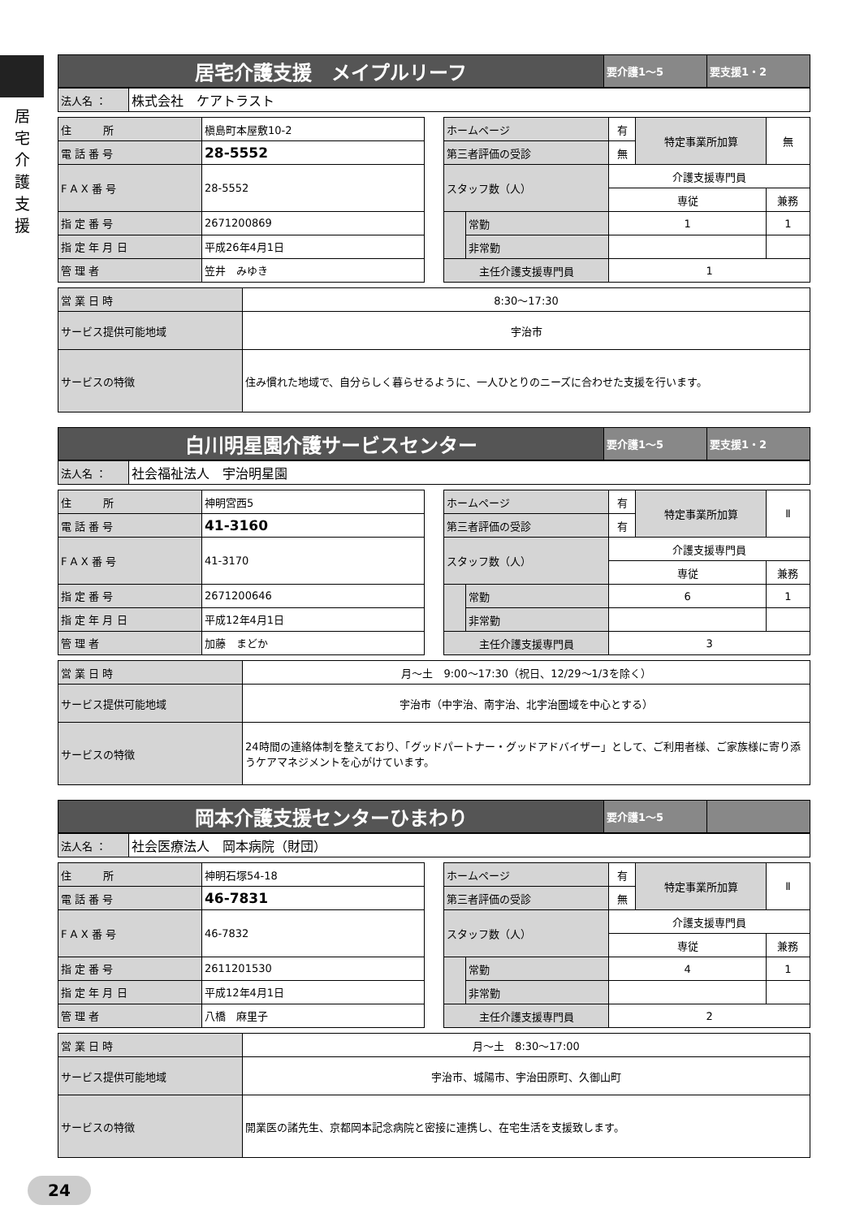居
宅
介
護
支
援
| 居宅介護支援 メイプルリーフ | 要介護1～5 | 要支援1・2 |
| 法人名 ： | 株式会社 ケアトラスト |
| 住 所 | 槇島町本屋敷10-2 |
| 電 話 番 号 | 28-5552 |
| F A X 番 号 | 28-5552 |
| 指 定 番 号 | 2671200869 |
| 指 定 年 月 日 | 平成26年4月1日 |
| 管 理 者 | 笠井 みゆき |
| ホームページ | | 有 | 特定事業所加算 | 無 |
| 第三者評価の受診 | | 無 | | |
| スタッフ数（人） | | 介護支援専門員 | | |
| | | 専従 | | 兼務 |
| | 常勤 | 1 | | 1 |
| | 非常勤 | | | |
| 主任介護支援専門員 | | 1 | | |
| 営 業 日 時 | 8:30～17:30 |
| サービス提供可能地域 | 宇治市 |
| サービスの特徴 | 住み慣れた地域で、自分らしく暮らせるように、一人ひとりのニーズに合わせた支援を行います。 |
| 白川明星園介護サービスセンター | 要介護1～5 | 要支援1・2 |
| 法人名 ： | 社会福祉法人 宇治明星園 |
| 住 所 | 神明宮西5 |
| 電 話 番 号 | 41-3160 |
| F A X 番 号 | 41-3170 |
| 指 定 番 号 | 2671200646 |
| 指 定 年 月 日 | 平成12年4月1日 |
| 管 理 者 | 加藤 まどか |
| ホームページ | | 有 | 特定事業所加算 | Ⅱ |
| 第三者評価の受診 | | 有 | | |
| スタッフ数（人） | | 介護支援専門員 | | |
| | | 専従 | | 兼務 |
| | 常勤 | 6 | | 1 |
| | 非常勤 | | | |
| 主任介護支援専門員 | | 3 | | |
| 営 業 日 時 | 月～土 9:00～17:30（祝日、12/29～1/3を除く） |
| サービス提供可能地域 | 宇治市（中宇治、南宇治、北宇治圏域を中心とする） |
| サービスの特徴 | 24時間の連絡体制を整えており、「グッドパートナー・グッドアドバイザー」として、ご利用者様、ご家族様に寄り添うケアマネジメントを心がけています。 |
| 岡本介護支援センターひまわり | 要介護1～5 | |
| 法人名 ： | 社会医療法人 岡本病院（財団） |
| 住 所 | 神明石塚54-18 |
| 電 話 番 号 | 46-7831 |
| F A X 番 号 | 46-7832 |
| 指 定 番 号 | 2611201530 |
| 指 定 年 月 日 | 平成12年4月1日 |
| 管 理 者 | 八橋 麻里子 |
| ホームページ | | 有 | 特定事業所加算 | Ⅱ |
| 第三者評価の受診 | | 無 | | |
| スタッフ数（人） | | 介護支援専門員 | | |
| | | 専従 | | 兼務 |
| | 常勤 | 4 | | 1 |
| | 非常勤 | | | |
| 主任介護支援専門員 | | 2 | | |
| 営 業 日 時 | 月～土 8:30～17:00 |
| サービス提供可能地域 | 宇治市、城陽市、宇治田原町、久御山町 |
| サービスの特徴 | 開業医の諸先生、京都岡本記念病院と密接に連携し、在宅生活を支援致します。 |
24